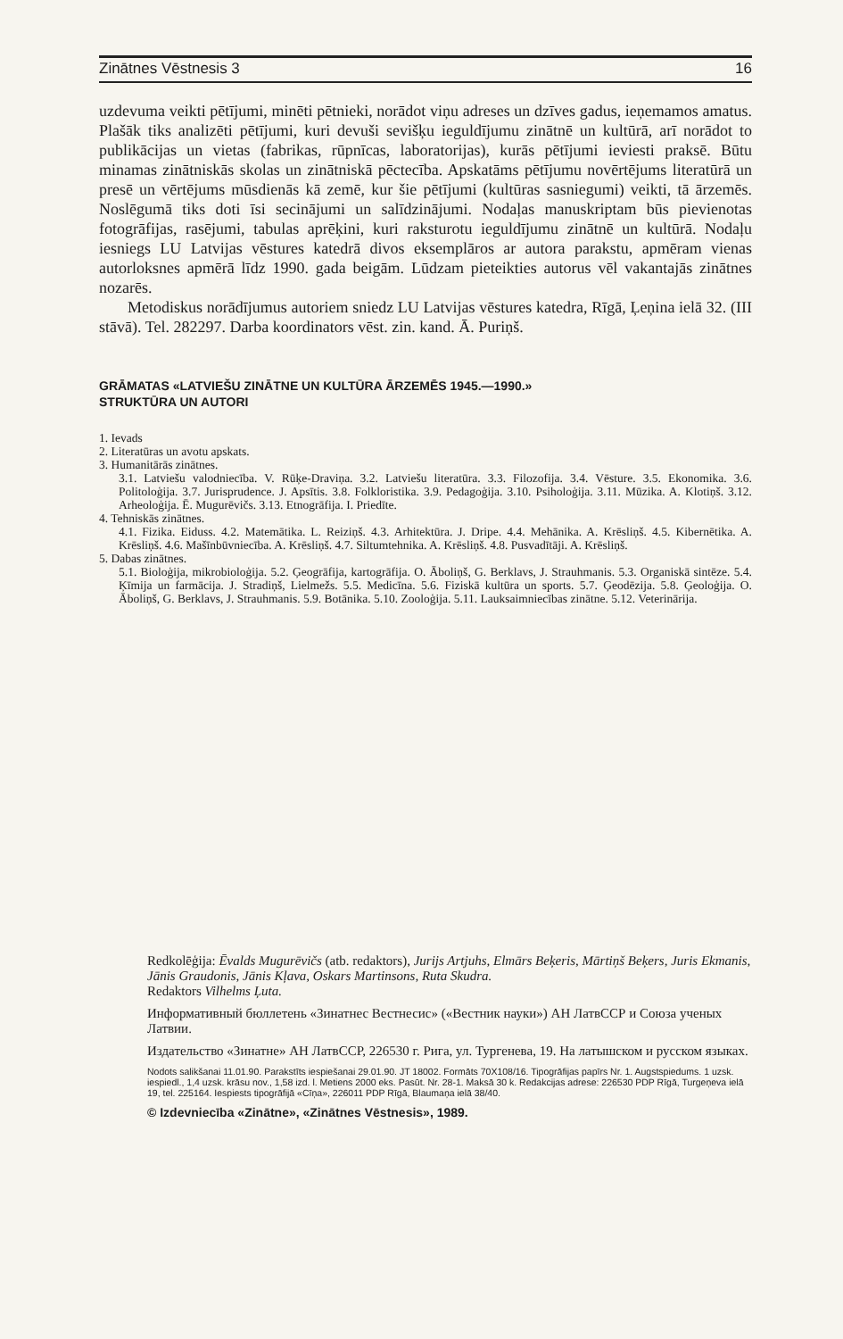Zinātnes Vēstnesis 3 16
uzdevuma veikti pētījumi, minēti pētnieki, norādot viņu adreses un dzīves gadus, ieņemamos amatus. Plašāk tiks analizēti pētījumi, kuri devuši sevišķu ieguldījumu zinātnē un kultūrā, arī norādot to publikācijas un vietas (fabrikas, rūpnīcas, laboratorijas), kurās pētījumi ieviesti praksē. Būtu minamas zinātniskās skolas un zinātniskā pēctecība. Apskatāms pētījumu novērtējums literatūrā un presē un vērtējums mūsdienās kā zemē, kur šie pētījumi (kultūras sasniegumi) veikti, tā ārzemēs. Noslēgumā tiks doti īsi secinājumi un salīdzinājumi. Nodaļas manuskriptam būs pievienotas fotogrāfijas, rasējumi, tabulas aprēķini, kuri raksturotu ieguldījumu zinātnē un kultūrā. Nodaļu iesniegs LU Latvijas vēstures katedrā divos eksemplāros ar autora parakstu, apmēram vienas autorloksnes apmērā līdz 1990. gada beigām. Lūdzam pieteikties autorus vēl vakantajās zinātnes nozarēs.
Metodiskus norādījumus autoriem sniedz LU Latvijas vēstures katedra, Rīgā, Ļeņina ielā 32. (III stāvā). Tel. 282297. Darba koordinators vēst. zin. kand. Ā. Puriņš.
GRĀMATAS «LATVIEŠU ZINĀTNE UN KULTŪRA ĀRZEMĒS 1945.—1990.»
STRUKTŪRA UN AUTORI
1. Ievads
2. Literatūras un avotu apskats.
3. Humanitārās zinātnes.
3.1. Latviešu valodniecība. V. Rūķe-Draviņa. 3.2. Latviešu literatūra. 3.3. Filozofija. 3.4. Vēsture. 3.5. Ekonomika. 3.6. Politoloģija. 3.7. Jurisprudence. J. Apsītis. 3.8. Folkloristika. 3.9. Pedagoģija. 3.10. Psiholoģija. 3.11. Mūzika. A. Klotiņš. 3.12. Arheoloģija. Ē. Mugurēvičs. 3.13. Etnogrāfija. I. Priedīte.
4. Tehniskās zinātnes.
4.1. Fizika. Eiduss. 4.2. Matemātika. L. Reiziņš. 4.3. Arhitektūra. J. Dripe. 4.4. Mehānika. A. Krēsliņš. 4.5. Kibernētika. A. Krēsliņš. 4.6. Mašīnbūvniecība. A. Krēsliņš. 4.7. Siltumtehnika. A. Krēsliņš. 4.8. Pusvadītāji. A. Krēsliņš.
5. Dabas zinātnes.
5.1. Bioloģija, mikrobioloģija. 5.2. Ģeogrāfija, kartogrāfija. O. Āboliņš, G. Berklavs, J. Strauhmanis. 5.3. Organiskā sintēze. 5.4. Ķīmija un farmācija. J. Stradiņš, Lielmežs. 5.5. Medicīna. 5.6. Fiziskā kultūra un sports. 5.7. Ģeodēzija. 5.8. Ģeoloģija. O. Āboliņš, G. Berklavs, J. Strauhmanis. 5.9. Botānika. 5.10. Zooloģija. 5.11. Lauksaimniecības zinātne. 5.12. Veterinārija.
Redkolēģija: Ēvalds Mugurēvičs (atb. redaktors), Jurijs Artjuhs, Elmārs Beķeris, Mārtiņš Beķers, Juris Ekmanis, Jānis Graudonis, Jānis Kļava, Oskars Martinsons, Ruta Skudra.
Redaktors Vilhelms Ļuta.
Информативный бюллетень «Зинатнес Вестнесис» («Вестник науки») АН ЛатвССР и Союза ученых Латвии.
Издательство «Зинатне» АН ЛатвССР, 226530 г. Рига, ул. Тургенева, 19. На латышском и русском языках.
Nodots salikšanai 11.01.90. Parakstīts iespiešanai 29.01.90. JT 18002. Formāts 70X108/16. Tipogrāfijas papīrs Nr. 1. Augstspiedums. 1 uzsk. iespiedl., 1,4 uzsk. krāsu nov., 1,58 izd. l. Metiens 2000 eks. Pasūt. Nr. 28-1. Maksā 30 k. Redakcijas adrese: 226530 PDP Rīgā, Turgeņeva ielā 19, tel. 225164. Iespiests tipogrāfijā «Cīņa», 226011 PDP Rīgā, Blaumaņa ielā 38/40.
© Izdevniecība «Zinātne», «Zinātnes Vēstnesis», 1989.